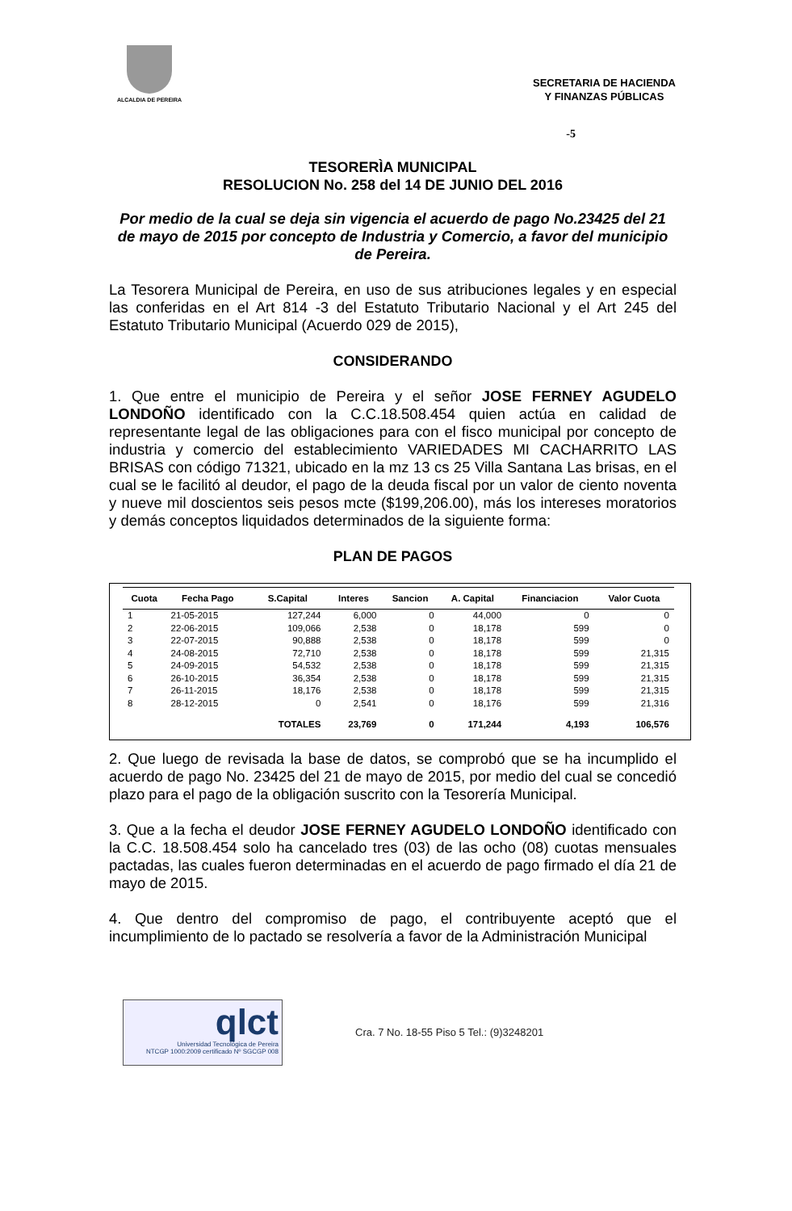ALCALDIA DE PEREIRA
SECRETARIA DE HACIENDA
Y FINANZAS PÚBLICAS
-5
TESORERÌA MUNICIPAL
RESOLUCION No. 258 del 14 DE JUNIO DEL 2016
Por medio de la cual se deja sin vigencia el acuerdo de pago No.23425 del 21 de mayo de 2015 por concepto de Industria y Comercio, a favor del municipio de Pereira.
La Tesorera Municipal de Pereira, en uso de sus atribuciones legales y en especial las conferidas en el Art 814 -3 del Estatuto Tributario Nacional y el Art 245 del Estatuto Tributario Municipal (Acuerdo 029 de 2015),
CONSIDERANDO
1. Que entre el municipio de Pereira y el señor JOSE FERNEY AGUDELO LONDOÑO identificado con la C.C.18.508.454 quien actúa en calidad de representante legal de las obligaciones para con el fisco municipal por concepto de industria y comercio del establecimiento VARIEDADES MI CACHARRITO LAS BRISAS con código 71321, ubicado en la mz 13 cs 25 Villa Santana Las brisas, en el cual se le facilitó al deudor, el pago de la deuda fiscal por un valor de ciento noventa y nueve mil doscientos seis pesos mcte ($199,206.00), más los intereses moratorios y demás conceptos liquidados determinados de la siguiente forma:
PLAN DE PAGOS
| Cuota | Fecha Pago | S.Capital | Interes | Sancion | A. Capital | Financiacion | Valor Cuota |
| --- | --- | --- | --- | --- | --- | --- | --- |
| 1 | 21-05-2015 | 127,244 | 6,000 | 0 | 44,000 | 0 | 0 |
| 2 | 22-06-2015 | 109,066 | 2,538 | 0 | 18,178 | 599 | 0 |
| 3 | 22-07-2015 | 90,888 | 2,538 | 0 | 18,178 | 599 | 0 |
| 4 | 24-08-2015 | 72,710 | 2,538 | 0 | 18,178 | 599 | 21,315 |
| 5 | 24-09-2015 | 54,532 | 2,538 | 0 | 18,178 | 599 | 21,315 |
| 6 | 26-10-2015 | 36,354 | 2,538 | 0 | 18,178 | 599 | 21,315 |
| 7 | 26-11-2015 | 18,176 | 2,538 | 0 | 18,178 | 599 | 21,315 |
| 8 | 28-12-2015 | 0 | 2,541 | 0 | 18,176 | 599 | 21,316 |
| | | TOTALES | 23,769 | 0 | 171,244 | 4,193 | 106,576 |
2. Que luego de revisada la base de datos, se comprobó que se ha incumplido el acuerdo de pago No. 23425 del 21 de mayo de 2015, por medio del cual se concedió plazo para el pago de la obligación suscrito con la Tesorería Municipal.
3. Que a la fecha el deudor JOSE FERNEY AGUDELO LONDOÑO identificado con la C.C. 18.508.454 solo ha cancelado tres (03) de las ocho (08) cuotas mensuales pactadas, las cuales fueron determinadas en el acuerdo de pago firmado el día 21 de mayo de 2015.
4. Que dentro del compromiso de pago, el contribuyente aceptó que el incumplimiento de lo pactado se resolvería a favor de la Administración Municipal
qlct
Universidad Tecnológica de Pereira
NTCGP 1000:2009 certificado Nº SGCGP 008
Cra. 7 No. 18-55 Piso 5 Tel.: (9)3248201